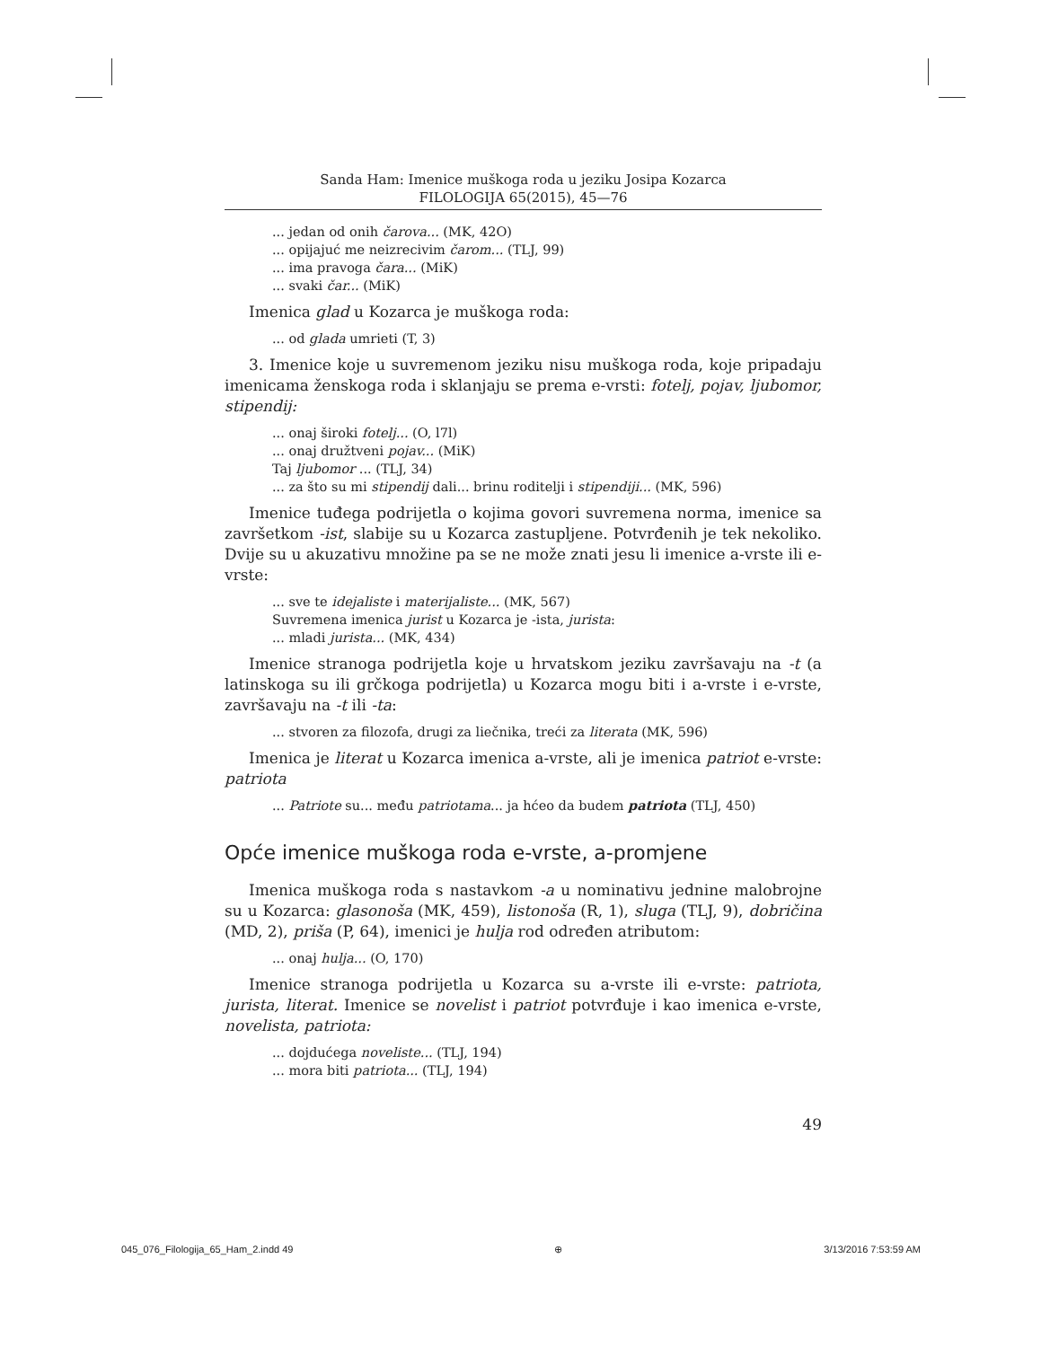Sanda Ham: Imenice muškoga roda u jeziku Josipa Kozarca
FILOLOGIJA 65(2015), 45—76
... jedan od onih čarova... (MK, 42O)
... opijajuć me neizrecivim čarom... (TLJ, 99)
... ima pravoga čara... (MiK)
... svaki čar... (MiK)
Imenica glad u Kozarca je muškoga roda:
... od glada umrieti (T, 3)
3. Imenice koje u suvremenom jeziku nisu muškoga roda, koje pripadaju imenicama ženskoga roda i sklanjaju se prema e-vrsti: fotelj, pojav, ljubomor, stipendij:
... onaj široki fotelj... (O, l7l)
... onaj družtveni pojav... (MiK)
Taj ljubomor ... (TLJ, 34)
... za što su mi stipendij dali... brinu roditelji i stipendiji... (MK, 596)
Imenice tuđega podrijetla o kojima govori suvremena norma, imenice sa završetkom -ist, slabije su u Kozarca zastupljene. Potvrđenih je tek nekoliko. Dvije su u akuzativu množine pa se ne može znati jesu li imenice a-vrste ili e-vrste:
... sve te idejaliste i materijaliste... (MK, 567)
Suvremena imenica jurist u Kozarca je -ista, jurista:
... mladi jurista... (MK, 434)
Imenice stranoga podrijetla koje u hrvatskom jeziku završavaju na -t (a latinskoga su ili grčkoga podrijetla) u Kozarca mogu biti i a-vrste i e-vrste, završavaju na -t ili -ta:
... stvoren za filozofa, drugi za liečnika, treći za literata (MK, 596)
Imenica je literat u Kozarca imenica a-vrste, ali je imenica patriot e-vrste: patriota
... Patriote su... među patriotama... ja hćeo da budem patriota (TLJ, 450)
Opće imenice muškoga roda e-vrste, a-promjene
Imenica muškoga roda s nastavkom -a u nominativu jednine malobrojne su u Kozarca: glasonoša (MK, 459), listonoša (R, 1), sluga (TLJ, 9), dobričina (MD, 2), priša (P, 64), imenici je hulja rod određen atributom:
... onaj hulja... (O, 170)
Imenice stranoga podrijetla u Kozarca su a-vrste ili e-vrste: patriota, jurista, literat. Imenice se novelist i patriot potvrđuje i kao imenica e-vrste, novelista, patriota:
... dojdućega noveliste... (TLJ, 194)
... mora biti patriota... (TLJ, 194)
49
045_076_Filologija_65_Ham_2.indd 49 ⊕ 3/13/2016 7:53:59 AM